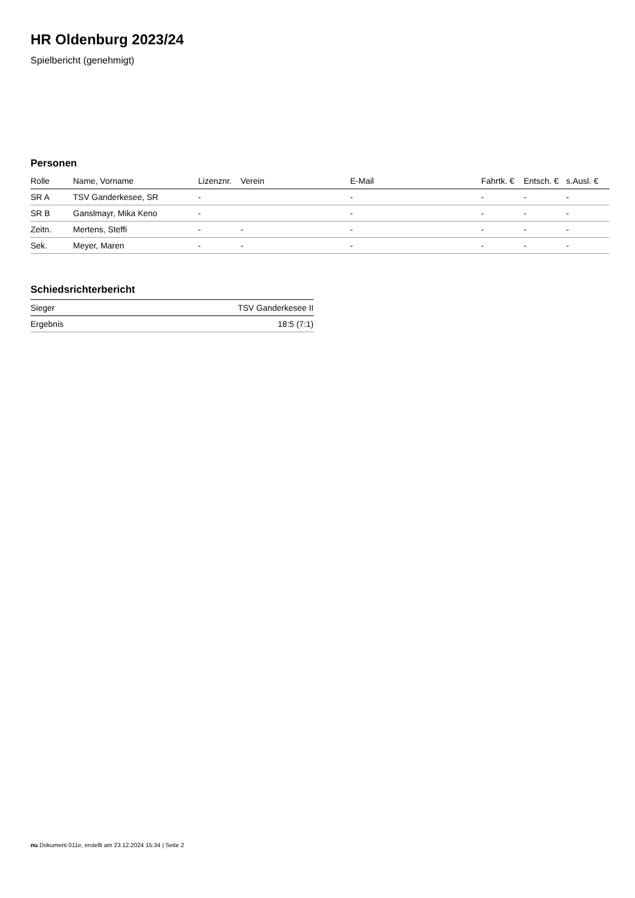HR Oldenburg 2023/24
Spielbericht (genehmigt)
Personen
| Rolle | Name, Vorname | Lizenznr. | Verein | E-Mail | Fahrtk. € | Entsch. € | s.Ausl. € |
| --- | --- | --- | --- | --- | --- | --- | --- |
| SR A | TSV Ganderkesee, SR | - | | - | - | - | - |
| SR B | Ganslmayr, Mika Keno | - | | - | - | - | - |
| Zeitn. | Mertens, Steffi | - | - | - | - | - | - |
| Sek. | Meyer, Maren | - | - | - | - | - | - |
Schiedsrichterbericht
| Sieger | TSV Ganderkesee II |
| Ergebnis | 18:5 (7:1) |
nu.Dokument 011e, erstellt am 23.12.2024 15:34 | Seite 2